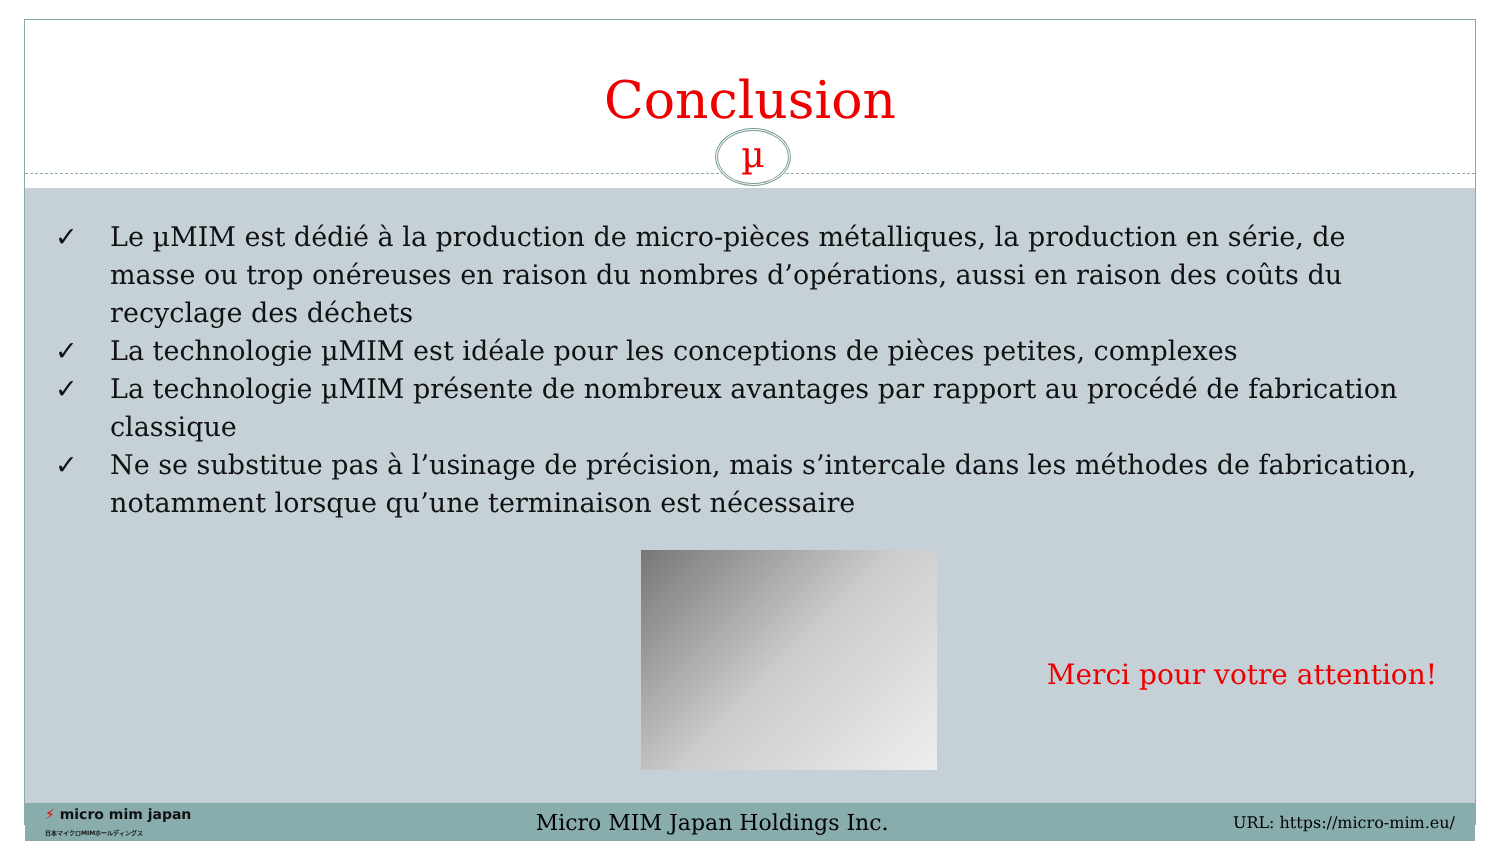Conclusion
µ
✓ Le µMIM est dédié à la production de micro-pièces métalliques, la production en série, de masse ou trop onéreuses en raison du nombres d’opérations, aussi en raison des coûts du recyclage des déchets
✓ La technologie µMIM est idéale pour les conceptions de pièces petites, complexes
✓ La technologie µMIM présente de nombreux avantages par rapport au procédé de fabrication classique
✓ Ne se substitue pas à l’usinage de précision, mais s’intercale dans les méthodes de fabrication, notamment lorsque qu’une terminaison est nécessaire
Merci pour votre attention!
⚡ micro mim japan
日本マイクロMIMホールディングス Micro MIM Japan Holdings Inc. URL: https://micro-mim.eu/